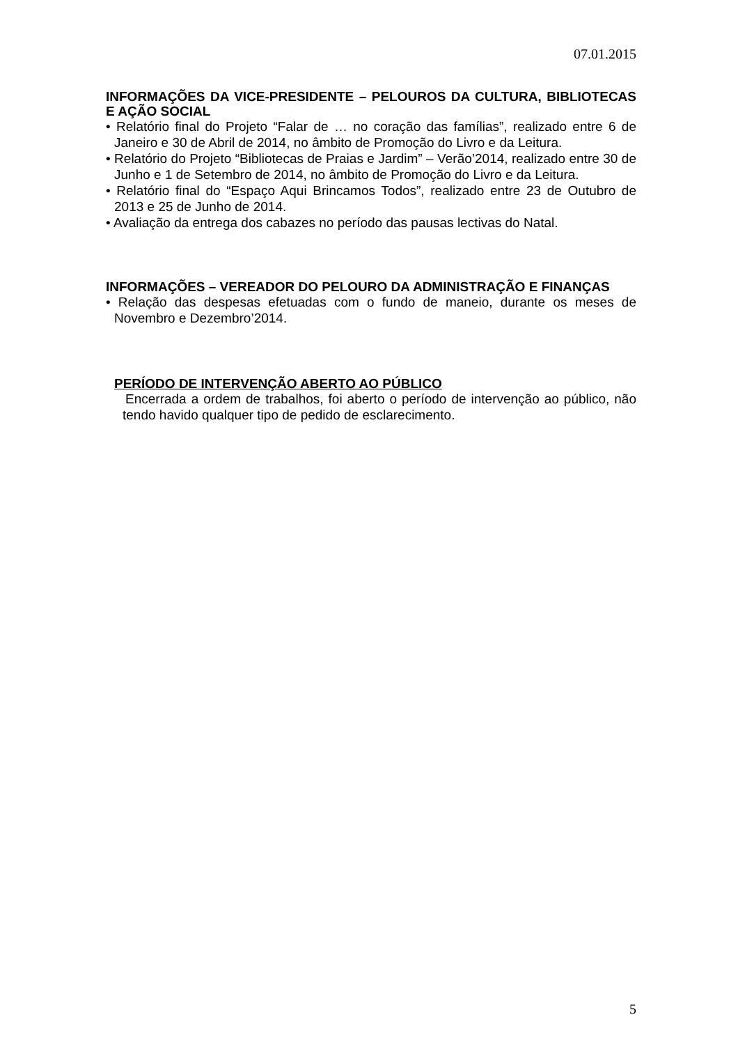07.01.2015
INFORMAÇÕES DA VICE-PRESIDENTE – PELOUROS DA CULTURA, BIBLIOTECAS E AÇÃO SOCIAL
• Relatório final do Projeto “Falar de … no coração das famílias”, realizado entre 6 de Janeiro e 30 de Abril de 2014, no âmbito de Promoção do Livro e da Leitura.
• Relatório do Projeto “Bibliotecas de Praias e Jardim” – Verão’2014, realizado entre 30 de Junho e 1 de Setembro de 2014, no âmbito de Promoção do Livro e da Leitura.
• Relatório final do “Espaço Aqui Brincamos Todos”, realizado entre 23 de Outubro de 2013 e 25 de Junho de 2014.
• Avaliação da entrega dos cabazes no período das pausas lectivas do Natal.
INFORMAÇÕES – VEREADOR DO PELOURO DA ADMINISTRAÇÃO E FINANÇAS
• Relação das despesas efetuadas com o fundo de maneio, durante os meses de Novembro e Dezembro’2014.
PERÍODO DE INTERVENÇÃO ABERTO AO PÚBLICO
Encerrada a ordem de trabalhos, foi aberto o período de intervenção ao público, não tendo havido qualquer tipo de pedido de esclarecimento.
5